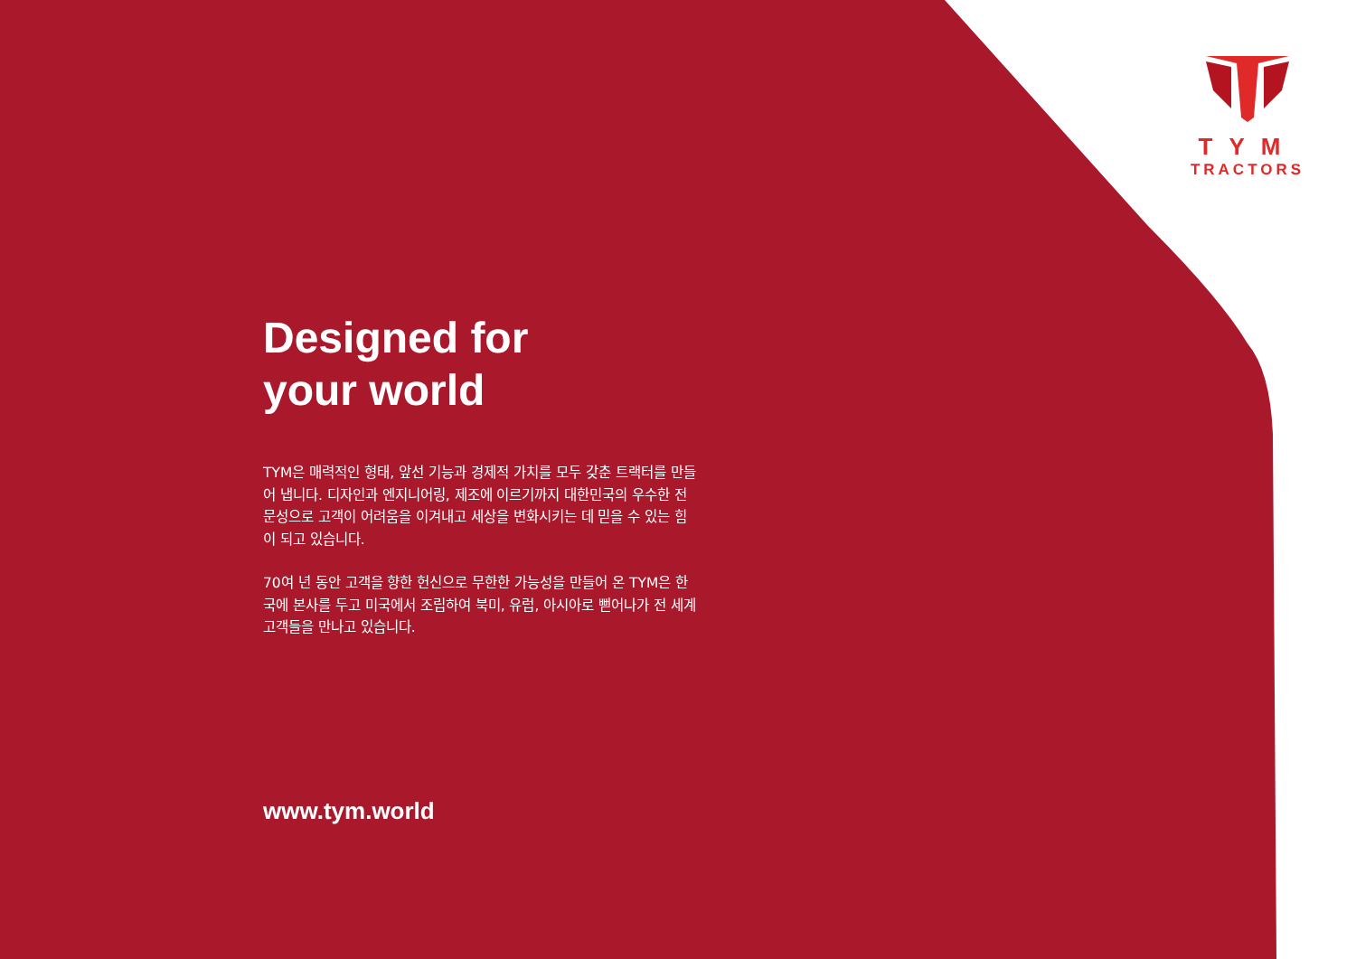TYM
TRACTORS
Designed for
your world
TYM은 매력적인 형태, 앞선 기능과 경제적 가치를 모두 갖춘 트랙터를 만들어 냅니다. 디자인과 엔지니어링, 제조에 이르기까지 대한민국의 우수한 전문성으로 고객이 어려움을 이겨내고 세상을 변화시키는 데 믿을 수 있는 힘이 되고 있습니다.
70여 년 동안 고객을 향한 헌신으로 무한한 가능성을 만들어 온 TYM은 한국에 본사를 두고 미국에서 조립하여 북미, 유럽, 아시아로 뻗어나가 전 세계 고객들을 만나고 있습니다.
www.tym.world